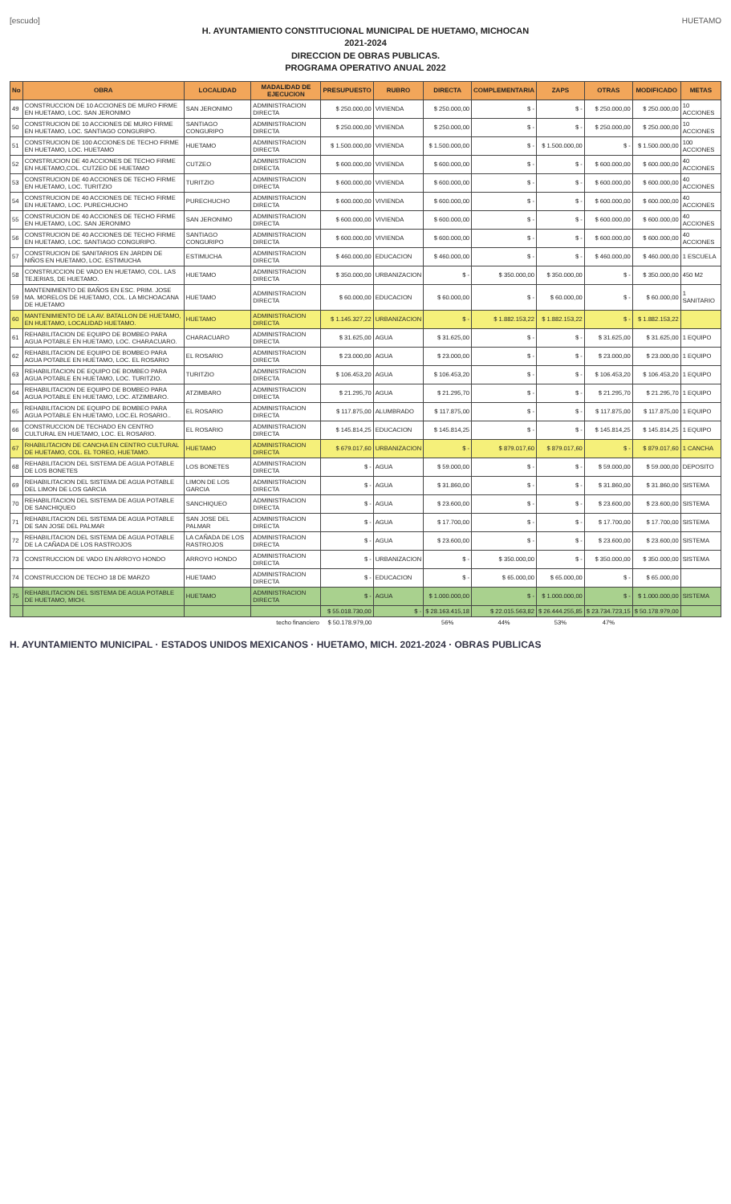[escudo] HUETAMO
H. AYUNTAMIENTO CONSTITUCIONAL MUNICIPAL DE HUETAMO, MICHOCAN
2021-2024
DIRECCION DE OBRAS PUBLICAS.
PROGRAMA OPERATIVO ANUAL 2022
| No | OBRA | LOCALIDAD | MADALIDAD DE EJECUCION | PRESUPUESTO | RUBRO | DIRECTA | COMPLEMENTARIA | ZAPS | OTRAS | MODIFICADO | METAS |
| --- | --- | --- | --- | --- | --- | --- | --- | --- | --- | --- | --- |
| 49 | CONSTRUCCION DE 10 ACCIONES DE MURO FIRME EN HUETAMO, LOC. SAN JERONIMO | SAN JERONIMO | ADMINISTRACION DIRECTA | $ 250.000,00 | VIVIENDA | $ 250.000,00 | $ - | $ - | $ 250.000,00 | $ 250.000,00 | 10 ACCIONES |
| 50 | CONSTRUCION DE 10 ACCIONES DE MURO FIRME EN HUETAMO, LOC. SANTIAGO CONGURIPO. | SANTIAGO CONGURIPO | ADMINISTRACION DIRECTA | $ 250.000,00 | VIVIENDA | $ 250.000,00 | $ - | $ - | $ 250.000,00 | $ 250.000,00 | 10 ACCIONES |
| 51 | CONSTRUCION DE 100 ACCIONES DE TECHO FIRME EN HUETAMO, LOC. HUETAMO | HUETAMO | ADMINISTRACION DIRECTA | $ 1.500.000,00 | VIVIENDA | $ 1.500.000,00 | $ - | $ 1.500.000,00 | $ - | $ 1.500.000,00 | 100 ACCIONES |
| 52 | CONSTRUCION DE 40 ACCIONES DE TECHO FIRME EN HUETAMO,COL. CUTZEO DE HUETAMO | CUTZEO | ADMINISTRACION DIRECTA | $ 600.000,00 | VIVIENDA | $ 600.000,00 | $ - | $ - | $ 600.000,00 | $ 600.000,00 | 40 ACCIONES |
| 53 | CONSTRUCION DE 40 ACCIONES DE TECHO FIRME EN HUETAMO, LOC. TURITZIO | TURITZIO | ADMINISTRACION DIRECTA | $ 600.000,00 | VIVIENDA | $ 600.000,00 | $ - | $ - | $ 600.000,00 | $ 600.000,00 | 40 ACCIONES |
| 54 | CONSTRUCION DE 40 ACCIONES DE TECHO FIRME EN HUETAMO, LOC. PURECHUCHO | PURECHUCHO | ADMINISTRACION DIRECTA | $ 600.000,00 | VIVIENDA | $ 600.000,00 | $ - | $ - | $ 600.000,00 | $ 600.000,00 | 40 ACCIONES |
| 55 | CONSTRUCION DE 40 ACCIONES DE TECHO FIRME EN HUETAMO, LOC. SAN JERONIMO | SAN JERONIMO | ADMINISTRACION DIRECTA | $ 600.000,00 | VIVIENDA | $ 600.000,00 | $ - | $ - | $ 600.000,00 | $ 600.000,00 | 40 ACCIONES |
| 56 | CONSTRUCION DE 40 ACCIONES DE TECHO FIRME EN HUETAMO, LOC. SANTIAGO CONGURIPO. | SANTIAGO CONGURIPO | ADMINISTRACION DIRECTA | $ 600.000,00 | VIVIENDA | $ 600.000,00 | $ - | $ - | $ 600.000,00 | $ 600.000,00 | 40 ACCIONES |
| 57 | CONSTRUCION DE SANITARIOS EN JARDIN DE NIÑOS EN HUETAMO, LOC. ESTIMUCHA | ESTIMUCHA | ADMINISTRACION DIRECTA | $ 460.000,00 | EDUCACION | $ 460.000,00 | $ - | $ - | $ 460.000,00 | $ 460.000,00 | 1 ESCUELA |
| 58 | CONSTRUCCION DE VADO EN HUETAMO, COL. LAS TEJERIAS, DE HUETAMO. | HUETAMO | ADMINISTRACION DIRECTA | $ 350.000,00 | URBANIZACION | $ - | $ 350.000,00 | $ 350.000,00 | $ - | $ 350.000,00 | 450 M2 |
| 59 | MANTENIMIENTO DE BAÑOS EN ESC. PRIM. JOSE MA. MORELOS DE HUETAMO, COL. LA MICHOACANA DE HUETAMO | HUETAMO | ADMINISTRACION DIRECTA | $ 60.000,00 | EDUCACION | $ 60.000,00 | $ - | $ 60.000,00 | $ - | $ 60.000,00 | 1 SANITARIO |
| 60 | MANTENIMIENTO DE LA AV. BATALLON DE HUETAMO, EN HUETAMO, LOCALIDAD HUETAMO. | HUETAMO | ADMINISTRACION DIRECTA | $ 1.145.327,22 | URBANIZACION | $ - | $ 1.882.153,22 | $ 1.882.153,22 | $ - | $ 1.882.153,22 | |
| 61 | REHABILITACION DE EQUIPO DE BOMBEO PARA AGUA POTABLE EN HUETAMO, LOC. CHARACUARO. | CHARACUARO | ADMINISTRACION DIRECTA | $ 31.625,00 | AGUA | $ 31.625,00 | $ - | $ - | $ 31.625,00 | $ 31.625,00 | 1 EQUIPO |
| 62 | REHABILITACION DE EQUIPO DE BOMBEO PARA AGUA POTABLE EN HUETAMO, LOC. EL ROSARIO | EL ROSARIO | ADMINISTRACION DIRECTA | $ 23.000,00 | AGUA | $ 23.000,00 | $ - | $ - | $ 23.000,00 | $ 23.000,00 | 1 EQUIPO |
| 63 | REHABILITACION DE EQUIPO DE BOMBEO PARA AGUA POTABLE EN HUETAMO, LOC. TURITZIO. | TURITZIO | ADMINISTRACION DIRECTA | $ 106.453,20 | AGUA | $ 106.453,20 | $ - | $ - | $ 106.453,20 | $ 106.453,20 | 1 EQUIPO |
| 64 | REHABILITACION DE EQUIPO DE BOMBEO PARA AGUA POTABLE EN HUETAMO, LOC. ATZIMBARO. | ATZIMBARO | ADMINISTRACION DIRECTA | $ 21.295,70 | AGUA | $ 21.295,70 | $ - | $ - | $ 21.295,70 | $ 21.295,70 | 1 EQUIPO |
| 65 | REHABILITACION DE EQUIPO DE BOMBEO PARA AGUA POTABLE EN HUETAMO, LOC.EL ROSARIO.. | EL ROSARIO | ADMINISTRACION DIRECTA | $ 117.875,00 | ALUMBRADO | $ 117.875,00 | $ - | $ - | $ 117.875,00 | $ 117.875,00 | 1 EQUIPO |
| 66 | CONSTRUCCION DE TECHADO EN CENTRO CULTURAL EN HUETAMO, LOC. EL ROSARIO. | EL ROSARIO | ADMINISTRACION DIRECTA | $ 145.814,25 | EDUCACION | $ 145.814,25 | $ - | $ - | $ 145.814,25 | $ 145.814,25 | 1 EQUIPO |
| 67 | RHABILITACION DE CANCHA EN CENTRO CULTURAL DE HUETAMO, COL. EL TOREO, HUETAMO. | HUETAMO | ADMINISTRACION DIRECTA | $ 679.017,60 | URBANIZACION | $ - | $ 879.017,60 | $ 879.017,60 | $ - | $ 879.017,60 | 1 CANCHA |
| 68 | REHABILITACION DEL SISTEMA DE AGUA POTABLE DE LOS BONETES | LOS BONETES | ADMINISTRACION DIRECTA | $ - | AGUA | $ 59.000,00 | $ - | $ - | $ 59.000,00 | $ 59.000,00 | DEPOSITO |
| 69 | REHABILITACION DEL SISTEMA DE AGUA POTABLE DEL LIMON DE LOS GARCIA | LIMON DE LOS GARCIA | ADMINISTRACION DIRECTA | $ - | AGUA | $ 31.860,00 | $ - | $ - | $ 31.860,00 | $ 31.860,00 | SISTEMA |
| 70 | REHABILITACION DEL SISTEMA DE AGUA POTABLE DE SANCHIQUEO | SANCHIQUEO | ADMINISTRACION DIRECTA | $ - | AGUA | $ 23.600,00 | $ - | $ - | $ 23.600,00 | $ 23.600,00 | SISTEMA |
| 71 | REHABILITACION DEL SISTEMA DE AGUA POTABLE DE SAN JOSE DEL PALMAR | SAN JOSE DEL PALMAR | ADMINISTRACION DIRECTA | $ - | AGUA | $ 17.700,00 | $ - | $ - | $ 17.700,00 | $ 17.700,00 | SISTEMA |
| 72 | REHABILITACION DEL SISTEMA DE AGUA POTABLE DE LA CAÑADA DE LOS RASTROJOS | LA CAÑADA DE LOS RASTROJOS | ADMINISTRACION DIRECTA | $ - | AGUA | $ 23.600,00 | $ - | $ - | $ 23.600,00 | $ 23.600,00 | SISTEMA |
| 73 | CONSTRUCCION DE VADO EN ARROYO HONDO | ARROYO HONDO | ADMINISTRACION DIRECTA | $ - | URBANIZACION | $ - | $ 350.000,00 | $ - | $ 350.000,00 | $ 350.000,00 | SISTEMA |
| 74 | CONSTRUCCION DE TECHO 18 DE MARZO | HUETAMO | ADMINISTRACION DIRECTA | $ - | EDUCACION | $ - | $ 65.000,00 | $ 65.000,00 | $ - | $ 65.000,00 | |
| 75 | REHABILITACION DEL SISTEMA DE AGUA POTABLE DE HUETAMO, MICH. | HUETAMO | ADMINISTRACION DIRECTA | $ - | AGUA | $ 1.000.000,00 | $ - | $ 1.000.000,00 | $ - | $ 1.000.000,00 | SISTEMA |
| | | | | $ 55.018.730,00 | $ - | $ 28.163.415,18 | $ 22.015.563,82 | $ 26.444.255,85 | $ 23.734.723,15 | $ 50.178.979,00 | |
| techo financiero | | | | $ 50.178.979,00 | | 56% | 44% | 53% | 47% | | |
H. AYUNTAMIENTO MUNICIPAL · ESTADOS UNIDOS MEXICANOS · HUETAMO, MICH. 2021-2024 · OBRAS PUBLICAS